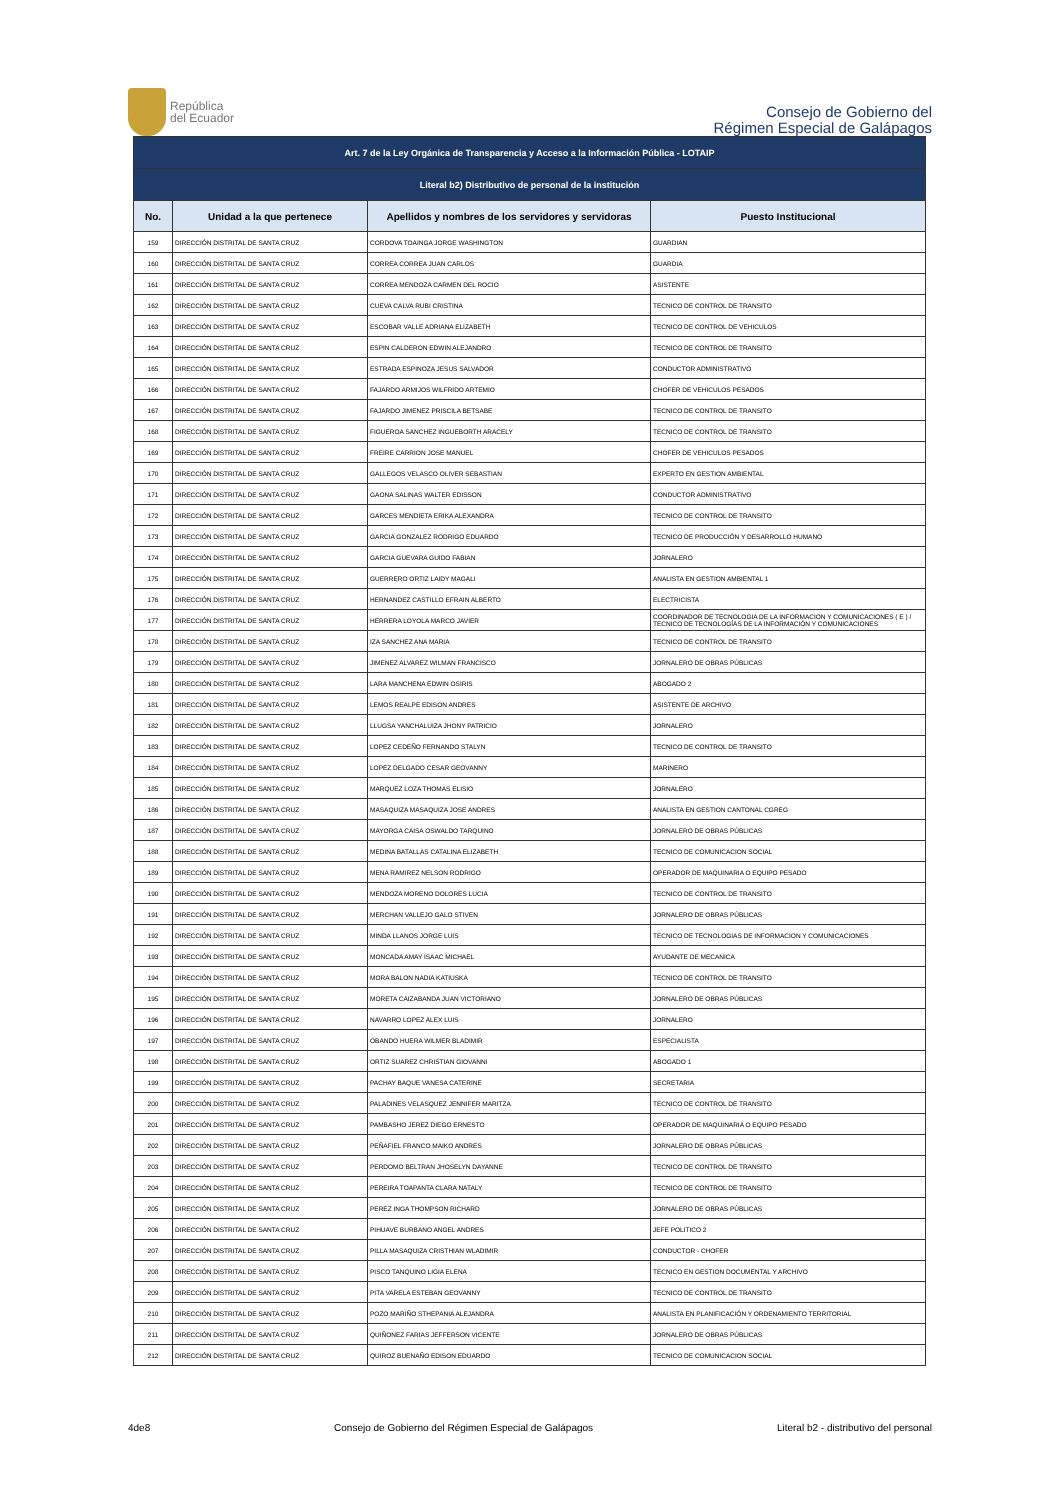República
del Ecuador
Consejo de Gobierno del
Régimen Especial de Galápagos
| Art. 7 de la Ley Orgánica de Transparencia y Acceso a la Información Pública - LOTAIP | | | |
| --- | --- | --- | --- |
| Literal b2) Distributivo de personal de la institución | | | |
| No. | Unidad a la que pertenece | Apellidos y nombres de los servidores y servidoras | Puesto Institucional |
| 159 | DIRECCIÓN DISTRITAL DE SANTA CRUZ | CORDOVA TOAINGA JORGE WASHINGTON | GUARDIAN |
| 160 | DIRECCIÓN DISTRITAL DE SANTA CRUZ | CORREA CORREA JUAN CARLOS | GUARDIA |
| 161 | DIRECCIÓN DISTRITAL DE SANTA CRUZ | CORREA MENDOZA CARMEN DEL ROCIO | ASISTENTE |
| 162 | DIRECCIÓN DISTRITAL DE SANTA CRUZ | CUEVA CALVA RUBI CRISTINA | TECNICO DE CONTROL DE TRANSITO |
| 163 | DIRECCIÓN DISTRITAL DE SANTA CRUZ | ESCOBAR VALLE ADRIANA ELIZABETH | TECNICO DE CONTROL DE VEHICULOS |
| 164 | DIRECCIÓN DISTRITAL DE SANTA CRUZ | ESPIN CALDERON EDWIN ALEJANDRO | TECNICO DE CONTROL DE TRANSITO |
| 165 | DIRECCIÓN DISTRITAL DE SANTA CRUZ | ESTRADA ESPINOZA JESUS SALVADOR | CONDUCTOR ADMINISTRATIVO |
| 166 | DIRECCIÓN DISTRITAL DE SANTA CRUZ | FAJARDO ARMIJOS WILFRIDO ARTEMIO | CHOFER DE VEHICULOS PESADOS |
| 167 | DIRECCIÓN DISTRITAL DE SANTA CRUZ | FAJARDO JIMENEZ PRISCILA BETSABE | TECNICO DE CONTROL DE TRANSITO |
| 168 | DIRECCIÓN DISTRITAL DE SANTA CRUZ | FIGUEROA SANCHEZ INGUEBORTH ARACELY | TECNICO DE CONTROL DE TRANSITO |
| 169 | DIRECCIÓN DISTRITAL DE SANTA CRUZ | FREIRE CARRION JOSE MANUEL | CHOFER DE VEHICULOS PESADOS |
| 170 | DIRECCIÓN DISTRITAL DE SANTA CRUZ | GALLEGOS VELASCO OLIVER SEBASTIAN | EXPERTO EN GESTION AMBIENTAL |
| 171 | DIRECCIÓN DISTRITAL DE SANTA CRUZ | GAONA SALINAS WALTER EDISSON | CONDUCTOR ADMINISTRATIVO |
| 172 | DIRECCIÓN DISTRITAL DE SANTA CRUZ | GARCES MENDIETA ERIKA ALEXANDRA | TECNICO DE CONTROL DE TRANSITO |
| 173 | DIRECCIÓN DISTRITAL DE SANTA CRUZ | GARCIA GONZALEZ RODRIGO EDUARDO | TECNICO DE PRODUCCIÓN Y DESARROLLO HUMANO |
| 174 | DIRECCIÓN DISTRITAL DE SANTA CRUZ | GARCIA GUEVARA GUIDO FABIAN | JORNALERO |
| 175 | DIRECCIÓN DISTRITAL DE SANTA CRUZ | GUERRERO ORTIZ LAIDY MAGALI | ANALISTA EN GESTION AMBIENTAL 1 |
| 176 | DIRECCIÓN DISTRITAL DE SANTA CRUZ | HERNANDEZ CASTILLO EFRAIN ALBERTO | ELECTRICISTA |
| 177 | DIRECCIÓN DISTRITAL DE SANTA CRUZ | HERRERA LOYOLA MARCO JAVIER | COORDINADOR DE TECNOLOGIA DE LA INFORMACION Y COMUNICACIONES ( E ) / TECNICO DE TECNOLOGÍAS DE LA INFORMACIÓN Y COMUNICACIONES |
| 178 | DIRECCIÓN DISTRITAL DE SANTA CRUZ | IZA SANCHEZ ANA MARIA | TECNICO DE CONTROL DE TRANSITO |
| 179 | DIRECCIÓN DISTRITAL DE SANTA CRUZ | JIMENEZ ALVAREZ WILMAN FRANCISCO | JORNALERO DE OBRAS PÚBLICAS |
| 180 | DIRECCIÓN DISTRITAL DE SANTA CRUZ | LARA MANCHENA EDWIN OSIRIS | ABOGADO 2 |
| 181 | DIRECCIÓN DISTRITAL DE SANTA CRUZ | LEMOS REALPE EDISON ANDRES | ASISTENTE DE ARCHIVO |
| 182 | DIRECCIÓN DISTRITAL DE SANTA CRUZ | LLUGSA YANCHALUIZA JHONY PATRICIO | JORNALERO |
| 183 | DIRECCIÓN DISTRITAL DE SANTA CRUZ | LOPEZ CEDEÑO FERNANDO STALYN | TECNICO DE CONTROL DE TRANSITO |
| 184 | DIRECCIÓN DISTRITAL DE SANTA CRUZ | LOPEZ DELGADO CESAR GEOVANNY | MARINERO |
| 185 | DIRECCIÓN DISTRITAL DE SANTA CRUZ | MARQUEZ LOZA THOMAS ELISIO | JORNALERO |
| 186 | DIRECCIÓN DISTRITAL DE SANTA CRUZ | MASAQUIZA MASAQUIZA JOSE ANDRES | ANALISTA EN GESTION CANTONAL CGREG |
| 187 | DIRECCIÓN DISTRITAL DE SANTA CRUZ | MAYORGA CAISA OSWALDO TARQUINO | JORNALERO DE OBRAS PÚBLICAS |
| 188 | DIRECCIÓN DISTRITAL DE SANTA CRUZ | MEDINA BATALLAS CATALINA ELIZABETH | TECNICO DE COMUNICACION SOCIAL |
| 189 | DIRECCIÓN DISTRITAL DE SANTA CRUZ | MENA RAMIREZ NELSON RODRIGO | OPERADOR DE MAQUINARIA O EQUIPO PESADO |
| 190 | DIRECCIÓN DISTRITAL DE SANTA CRUZ | MENDOZA MORENO DOLORES LUCIA | TECNICO DE CONTROL DE TRANSITO |
| 191 | DIRECCIÓN DISTRITAL DE SANTA CRUZ | MERCHAN VALLEJO GALO STIVEN | JORNALERO DE OBRAS PÚBLICAS |
| 192 | DIRECCIÓN DISTRITAL DE SANTA CRUZ | MINDA LLANOS JORGE LUIS | TECNICO DE TECNOLOGIAS DE INFORMACION Y COMUNICACIONES |
| 193 | DIRECCIÓN DISTRITAL DE SANTA CRUZ | MONCADA AMAY ISAAC MICHAEL | AYUDANTE DE MECANICA |
| 194 | DIRECCIÓN DISTRITAL DE SANTA CRUZ | MORA BALON NADIA KATIUSKA | TECNICO DE CONTROL DE TRANSITO |
| 195 | DIRECCIÓN DISTRITAL DE SANTA CRUZ | MORETA CAIZABANDA JUAN VICTORIANO | JORNALERO DE OBRAS PÚBLICAS |
| 196 | DIRECCIÓN DISTRITAL DE SANTA CRUZ | NAVARRO LOPEZ ALEX LUIS | JORNALERO |
| 197 | DIRECCIÓN DISTRITAL DE SANTA CRUZ | OBANDO HUERA WILMER BLADIMIR | ESPECIALISTA |
| 198 | DIRECCIÓN DISTRITAL DE SANTA CRUZ | ORTIZ SUAREZ CHRISTIAN GIOVANNI | ABOGADO 1 |
| 199 | DIRECCIÓN DISTRITAL DE SANTA CRUZ | PACHAY BAQUE VANESA CATERINE | SECRETARIA |
| 200 | DIRECCIÓN DISTRITAL DE SANTA CRUZ | PALADINES VELASQUEZ JENNIFER MARITZA | TECNICO DE CONTROL DE TRANSITO |
| 201 | DIRECCIÓN DISTRITAL DE SANTA CRUZ | PAMBASHO JEREZ DIEGO ERNESTO | OPERADOR DE MAQUINARIA O EQUIPO PESADO |
| 202 | DIRECCIÓN DISTRITAL DE SANTA CRUZ | PEÑAFIEL FRANCO MAIKO ANDRES | JORNALERO DE OBRAS PÚBLICAS |
| 203 | DIRECCIÓN DISTRITAL DE SANTA CRUZ | PERDOMO BELTRAN JHOSELYN DAYANNE | TECNICO DE CONTROL DE TRANSITO |
| 204 | DIRECCIÓN DISTRITAL DE SANTA CRUZ | PEREIRA TOAPANTA CLARA NATALY | TECNICO DE CONTROL DE TRANSITO |
| 205 | DIRECCIÓN DISTRITAL DE SANTA CRUZ | PEREZ INGA THOMPSON RICHARD | JORNALERO DE OBRAS PÚBLICAS |
| 206 | DIRECCIÓN DISTRITAL DE SANTA CRUZ | PIHUAVE BURBANO ANGEL ANDRES | JEFE POLITICO 2 |
| 207 | DIRECCIÓN DISTRITAL DE SANTA CRUZ | PILLA MASAQUIZA CRISTHIAN WLADIMIR | CONDUCTOR - CHOFER |
| 208 | DIRECCIÓN DISTRITAL DE SANTA CRUZ | PISCO TANQUINO LIGIA ELENA | TECNICO EN GESTION DOCUMENTAL Y ARCHIVO |
| 209 | DIRECCIÓN DISTRITAL DE SANTA CRUZ | PITA VARELA ESTEBAN GEOVANNY | TECNICO DE CONTROL DE TRANSITO |
| 210 | DIRECCIÓN DISTRITAL DE SANTA CRUZ | POZO MARIÑO STHEPANIA ALEJANDRA | ANALISTA EN PLANIFICACIÓN Y ORDENAMIENTO TERRITORIAL |
| 211 | DIRECCIÓN DISTRITAL DE SANTA CRUZ | QUIÑONEZ FARIAS JEFFERSON VICENTE | JORNALERO DE OBRAS PÚBLICAS |
| 212 | DIRECCIÓN DISTRITAL DE SANTA CRUZ | QUIROZ BUENAÑO EDISON EDUARDO | TECNICO DE COMUNICACION SOCIAL |
4de8 Consejo de Gobierno del Régimen Especial de Galápagos Literal b2 - distributivo del personal